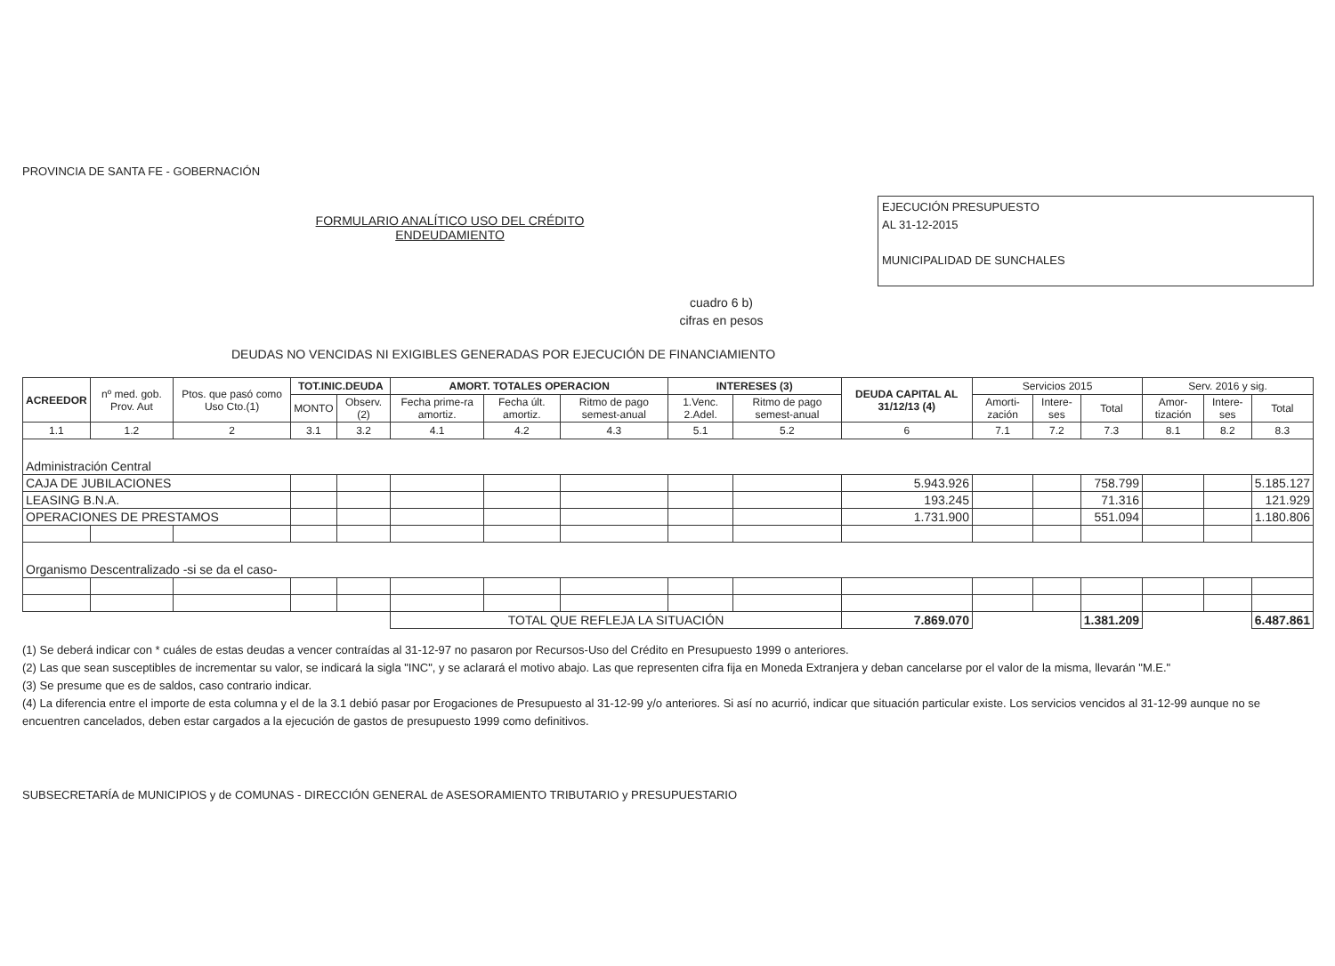PROVINCIA DE SANTA FE - GOBERNACIÓN
FORMULARIO ANALÍTICO USO DEL CRÉDITO
ENDEUDAMIENTO
EJECUCIÓN PRESUPUESTO
AL 31-12-2015
MUNICIPALIDAD DE SUNCHALES
cuadro 6 b)
cifras en pesos
DEUDAS NO VENCIDAS NI EXIGIBLES GENERADAS POR EJECUCIÓN DE FINANCIAMIENTO
| ACREEDOR | nº med. gob. Prov. Aut | Ptos. que pasó como Uso Cto.(1) | TOT.INIC.DEUDA | | AMORT. TOTALES OPERACION | | | INTERESES (3) | | DEUDA CAPITAL AL 31/12/13 (4) | Servicios 2015 | | | Serv. 2016 y sig. | | |
| --- | --- | --- | --- | --- | --- | --- | --- | --- | --- | --- | --- | --- | --- | --- | --- | --- |
| | | | MONTO | Observ. (2) | Fecha prime-ra amortiz. | Fecha últ. amortiz. | Ritmo de pago semest-anual | 1.Venc. 2.Adel. | Ritmo de pago semest-anual | | Amorti-zación | Intere-ses | Total | Amor-tización | Intere-ses | Total |
| 1.1 | 1.2 | 2 | 3.1 | 3.2 | 4.1 | 4.2 | 4.3 | 5.1 | 5.2 | 6 | 7.1 | 7.2 | 7.3 | 8.1 | 8.2 | 8.3 |
| Administración Central | | | | | | | | | | | | | | | | |
| CAJA DE JUBILACIONES | | | | | | | | | | 5.943.926 | | | 758.799 | | | 5.185.127 |
| LEASING B.N.A. | | | | | | | | | | 193.245 | | | 71.316 | | | 121.929 |
| OPERACIONES DE PRESTAMOS | | | | | | | | | | 1.731.900 | | | 551.094 | | | 1.180.806 |
| Organismo Descentralizado -si se da el caso- | | | | | | | | | | | | | | | | |
| | | | | | TOTAL QUE REFLEJA LA SITUACIÓN | | | | | 7.869.070 | | | 1.381.209 | | | 6.487.861 |
(1) Se deberá indicar con * cuáles de estas deudas a vencer contraídas al 31-12-97 no pasaron por Recursos-Uso del Crédito en Presupuesto 1999 o anteriores.
(2) Las que sean susceptibles de incrementar su valor, se indicará la sigla "INC", y se aclarará el motivo abajo. Las que representen cifra fija en Moneda Extranjera y deban cancelarse por el valor de la misma, llevarán "M.E."
(3) Se presume que es de saldos, caso contrario indicar.
(4) La diferencia entre el importe de esta columna y el de la 3.1 debió pasar por Erogaciones de Presupuesto al 31-12-99 y/o anteriores. Si así no acurrió, indicar que situación particular existe. Los servicios vencidos al 31-12-99 aunque no se encuentren cancelados, deben estar cargados a la ejecución de gastos de presupuesto 1999 como definitivos.
SUBSECRETARÍA de MUNICIPIOS y de COMUNAS - DIRECCIÓN GENERAL de ASESORAMIENTO TRIBUTARIO y PRESUPUESTARIO